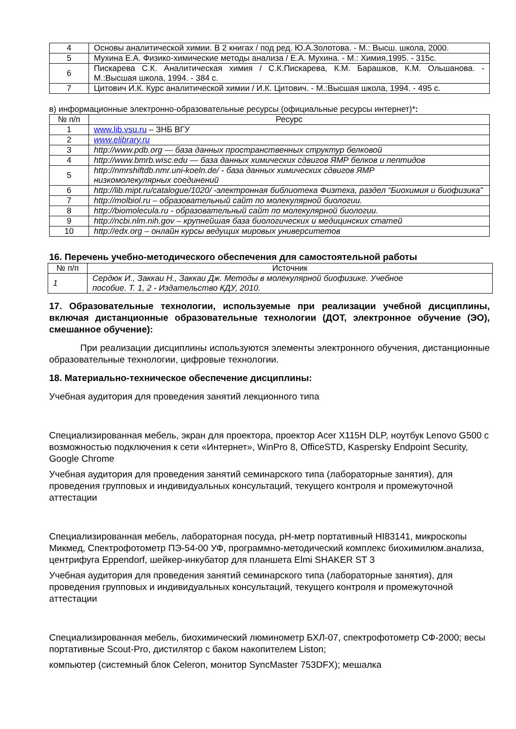| 4 | Основы аналитической химии. В 2 книгах / под ред. Ю.А.Золотова. - М.: Высш. школа, 2000. |
| 5 | Мухина Е.А. Физико-химические методы анализа / Е.А. Мухина. - М.: Химия,1995. - 315с. |
| 6 | Пискарева С.К. Аналитическая химия / С.К.Пискарева, К.М. Барашков, К.М. Ольшанова. - М.:Высшая школа, 1994. - 384 с. |
| 7 | Цитович И.К. Курс аналитической химии / И.К. Цитович. - М.:Высшая школа, 1994. - 495 с. |
в) информационные электронно-образовательные ресурсы (официальные ресурсы интернет)*:
| № п/п | Ресурс |
| --- | --- |
| 1 | www.lib.vsu.ru – ЗНБ ВГУ |
| 2 | www.elibrary.ru |
| 3 | http://www.pdb.org — база данных пространственных структур белковой |
| 4 | http://www.bmrb.wisc.edu — база данных химических сдвигов ЯМР белков и пептидов |
| 5 | http://nmrshiftdb.nmr.uni-koeln.de/ - база данных химических сдвигов ЯМР низкомолекулярных соединений |
| 6 | http://lib.mipt.ru/catalogue/1020/ -электронная библиотека Физтеха, раздел “Биохимия и биофизика” |
| 7 | http://molbiol.ru – образовательный сайт по молекулярной биологии. |
| 8 | http://biomolecula.ru - образовательный сайт по молекулярной биологии. |
| 9 | http://ncbi.nlm.nih.gov – крупнейшая база биологических и медицинских статей |
| 10 | http://edx.org – онлайн курсы ведущих мировых университетов |
16. Перечень учебно-методического обеспечения для самостоятельной работы
| № п/п | Источник |
| --- | --- |
| 1 | Сердюк И., Заккаи Н., Заккаи Дж. Методы в молекулярной биофизике. Учебное пособие. Т. 1, 2 - Издательство КДУ, 2010. |
17. Образовательные технологии, используемые при реализации учебной дисциплины, включая дистанционные образовательные технологии (ДОТ, электронное обучение (ЭО), смешанное обучение):
При реализации дисциплины используются элементы электронного обучения, дистанционные образовательные технологии, цифровые технологии.
18. Материально-техническое обеспечение дисциплины:
Учебная аудитория для проведения занятий лекционного типа
Специализированная мебель, экран для проектора, проектор Acer X115H DLP, ноутбук Lenovo G500 с возможностью подключения к сети «Интернет», WinPro 8, OfficeSTD, Kaspersky Endpoint Security, Google Chrome
Учебная аудитория для проведения занятий семинарского типа (лабораторные занятия), для проведения групповых и индивидуальных консультаций, текущего контроля и промежуточной аттестации
Специализированная мебель, лабораторная посуда, pH-метр портативный HI83141, микроскопы Микмед, Спектрофотометр ПЭ-54-00 УФ, программно-методический комплекс биохимилюм.анализа, центрифуга Eppendorf, шейкер-инкубатор для планшета Elmi SHAKER ST 3
Учебная аудитория для проведения занятий семинарского типа (лабораторные занятия), для проведения групповых и индивидуальных консультаций, текущего контроля и промежуточной аттестации
Специализированная мебель, биохимический люминометр БХЛ-07, спектрофотометр СФ-2000; весы портативные Scout-Pro, дистилятор с баком накопителем Liston;
компьютер (системный блок Celeron, монитор SyncMaster 753DFX); мешалка